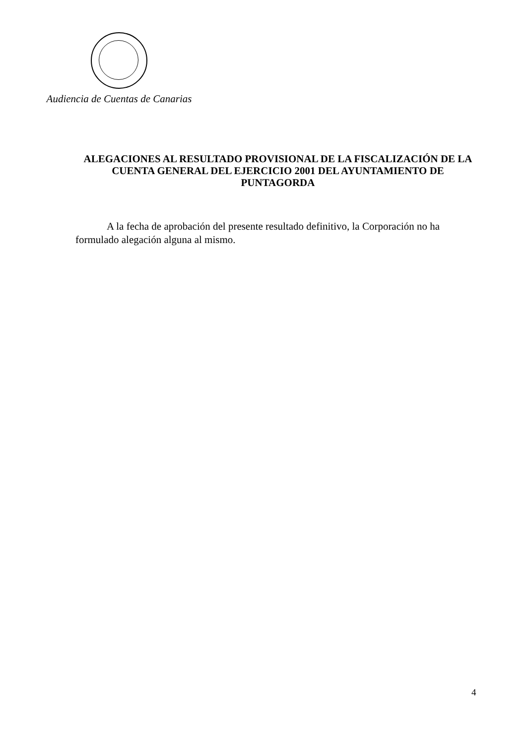Audiencia de Cuentas de Canarias
ALEGACIONES AL RESULTADO PROVISIONAL DE LA FISCALIZACIÓN DE LA CUENTA GENERAL DEL EJERCICIO 2001 DEL AYUNTAMIENTO DE PUNTAGORDA
A la fecha de aprobación del presente resultado definitivo, la Corporación no ha formulado alegación alguna al mismo.
4